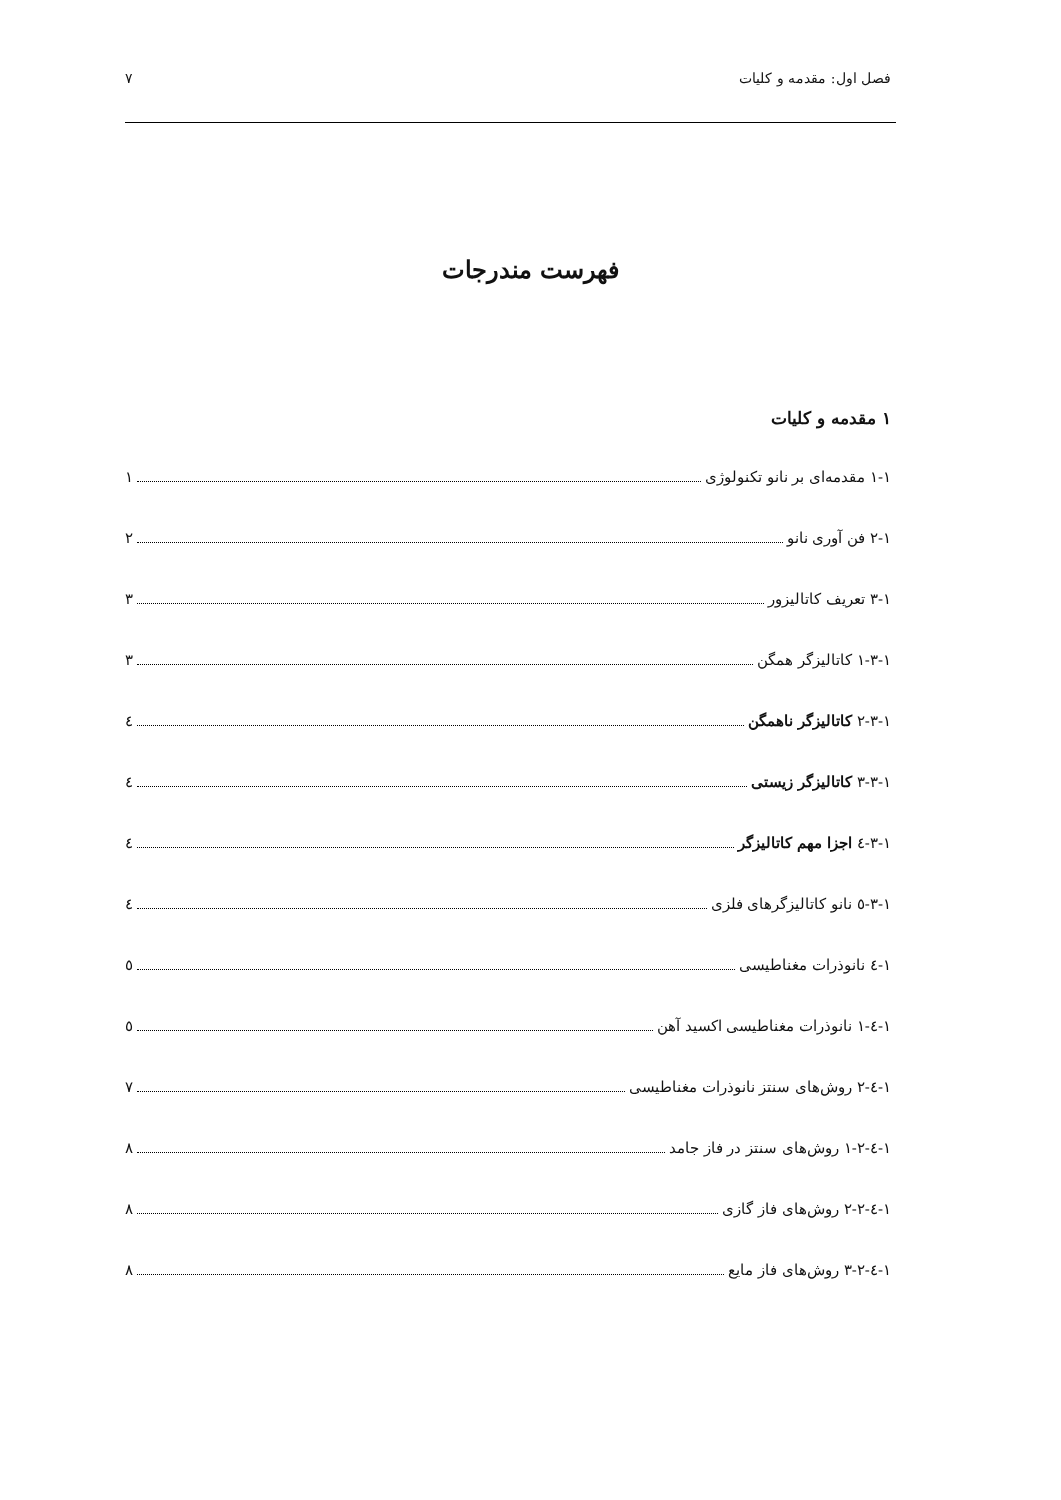فصل اول: مقدمه و کلیات ٧
فهرست مندرجات
١ مقدمه و کلیات
١-١ مقدمه‌ای بر نانو تکنولوژی ١
١-٢ فن آوری نانو ٢
١-٣ تعریف کاتالیزور ٣
١-٣-١ کاتالیزگر همگن ٣
١-٣-٢ کاتالیزگر ناهمگن ٤
١-٣-٣ کاتالیزگر زیستی ٤
١-٣-٤ اجزا مهم کاتالیزگر ٤
١-٣-٥ نانو کاتالیزگرهای فلزی ٤
١-٤ نانوذرات مغناطیسی ٥
١-٤-١ نانوذرات مغناطیسی اکسید آهن ٥
١-٤-٢ روش‌های سنتز نانوذرات مغناطیسی ٧
١-٤-٢-١ روش‌های سنتز در فاز جامد ٨
١-٤-٢-٢ روش‌های فاز گازی ٨
١-٤-٢-٣ روش‌های فاز مایع ٨